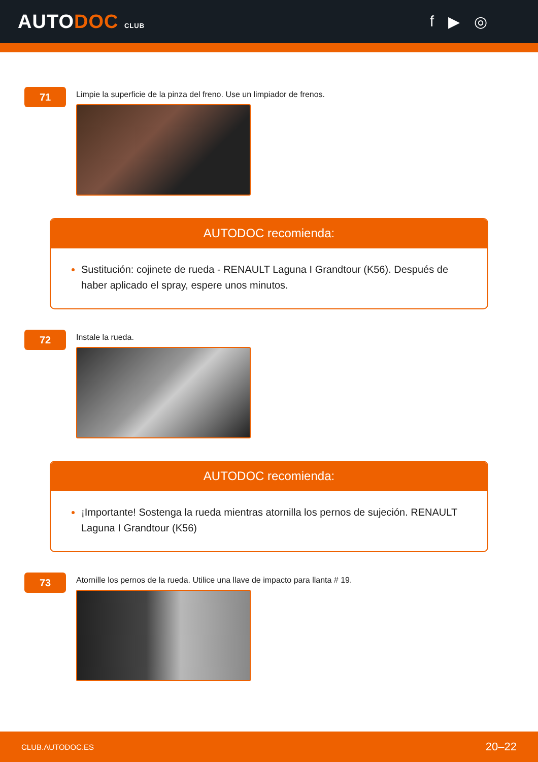AUTODOC CLUB
f ▶ ◎
71
Limpie la superficie de la pinza del freno. Use un limpiador de frenos.
AUTODOC recomienda:
Sustitución: cojinete de rueda - RENAULT Laguna I Grandtour (K56). Después de haber aplicado el spray, espere unos minutos.
72
Instale la rueda.
AUTODOC recomienda:
¡Importante! Sostenga la rueda mientras atornilla los pernos de sujeción. RENAULT Laguna I Grandtour (K56)
73
Atornille los pernos de la rueda. Utilice una llave de impacto para llanta # 19.
CLUB.AUTODOC.ES 20–22